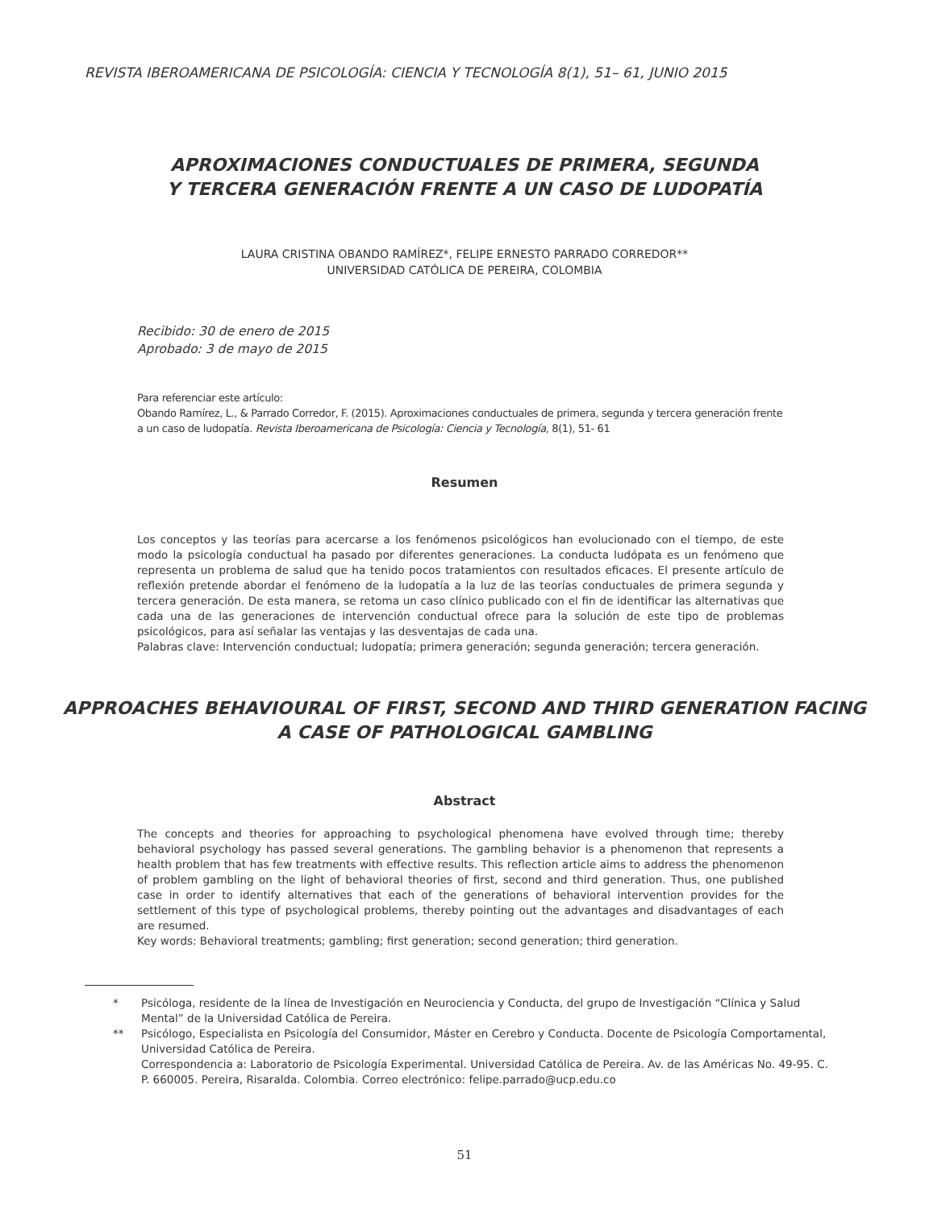REVISTA IBEROAMERICANA DE PSICOLOGÍA: CIENCIA Y TECNOLOGÍA 8(1), 51– 61, JUNIO 2015
APROXIMACIONES CONDUCTUALES DE PRIMERA, SEGUNDA
Y TERCERA GENERACIÓN FRENTE A UN CASO DE LUDOPATÍA
LAURA CRISTINA OBANDO RAMÍREZ*, FELIPE ERNESTO PARRADO CORREDOR**
UNIVERSIDAD CATÓLICA DE PEREIRA, COLOMBIA
Recibido: 30 de enero de 2015
Aprobado: 3 de mayo de 2015
Para referenciar este artículo:
Obando Ramírez, L., & Parrado Corredor, F. (2015). Aproximaciones conductuales de primera, segunda y tercera generación frente a un caso de ludopatía. Revista Iberoamericana de Psicología: Ciencia y Tecnología, 8(1), 51- 61
Resumen
Los conceptos y las teorías para acercarse a los fenómenos psicológicos han evolucionado con el tiempo, de este modo la psicología conductual ha pasado por diferentes generaciones. La conducta ludópata es un fenómeno que representa un problema de salud que ha tenido pocos tratamientos con resultados eficaces. El presente artículo de reflexión pretende abordar el fenómeno de la ludopatía a la luz de las teorías conductuales de primera segunda y tercera generación. De esta manera, se retoma un caso clínico publicado con el fin de identificar las alternativas que cada una de las generaciones de intervención conductual ofrece para la solución de este tipo de problemas psicológicos, para así señalar las ventajas y las desventajas de cada una.
Palabras clave: Intervención conductual; ludopatía; primera generación; segunda generación; tercera generación.
APPROACHES BEHAVIOURAL OF FIRST, SECOND AND THIRD GENERATION FACING
A CASE OF PATHOLOGICAL GAMBLING
Abstract
The concepts and theories for approaching to psychological phenomena have evolved through time; thereby behavioral psychology has passed several generations. The gambling behavior is a phenomenon that represents a health problem that has few treatments with effective results. This reflection article aims to address the phenomenon of problem gambling on the light of behavioral theories of first, second and third generation. Thus, one published case in order to identify alternatives that each of the generations of behavioral intervention provides for the settlement of this type of psychological problems, thereby pointing out the advantages and disadvantages of each are resumed.
Key words: Behavioral treatments; gambling; first generation; second generation; third generation.
* Psicóloga, residente de la línea de Investigación en Neurociencia y Conducta, del grupo de Investigación “Clínica y Salud Mental” de la Universidad Católica de Pereira.
** Psicólogo, Especialista en Psicología del Consumidor, Máster en Cerebro y Conducta. Docente de Psicología Comportamental, Universidad Católica de Pereira.
Correspondencia a: Laboratorio de Psicología Experimental. Universidad Católica de Pereira. Av. de las Américas No. 49-95. C. P. 660005. Pereira, Risaralda. Colombia. Correo electrónico: felipe.parrado@ucp.edu.co
51